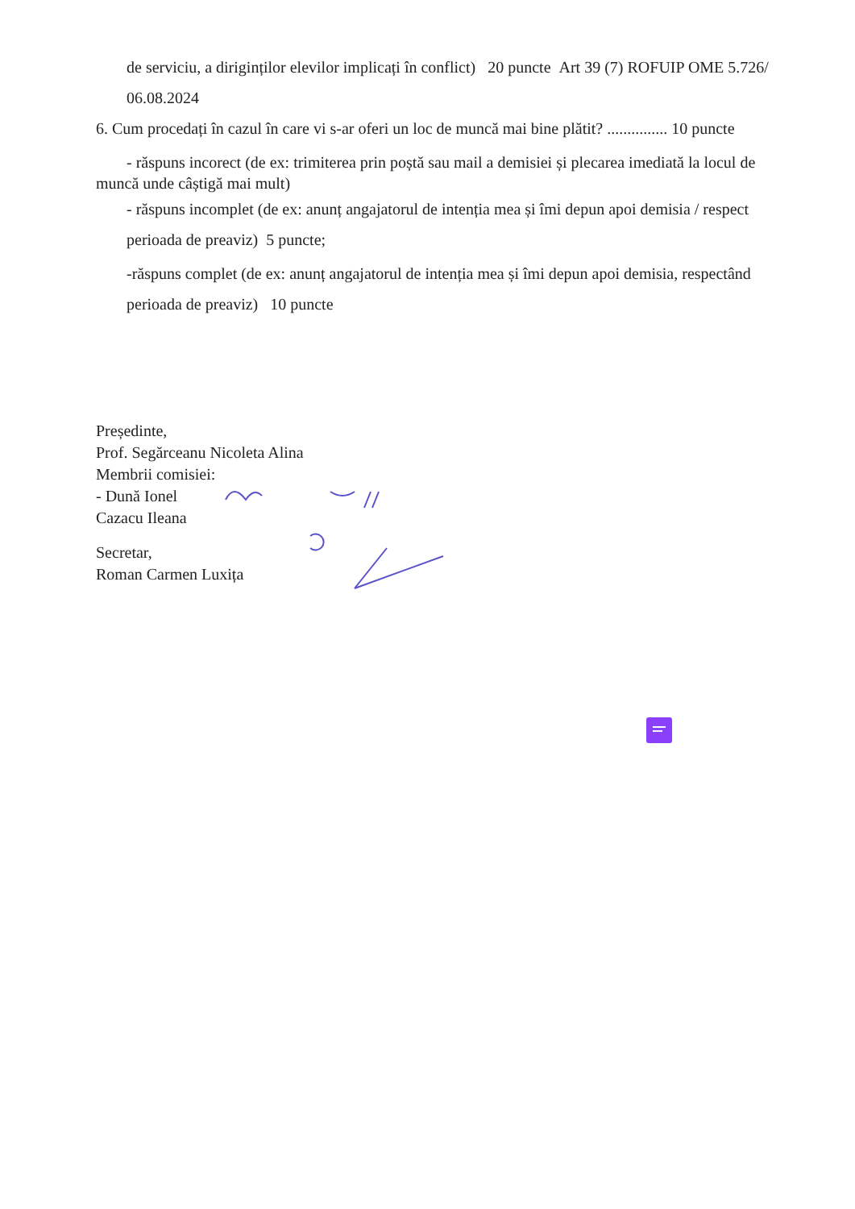de serviciu, a diriginților elevilor implicați în conflict) 20 puncte Art 39 (7) ROFUIP OME 5.726/ 06.08.2024
6. Cum procedați în cazul în care vi s-ar oferi un loc de muncă mai bine plătit? ............... 10 puncte
- răspuns incorect (de ex: trimiterea prin poștă sau mail a demisiei și plecarea imediată la locul de muncă unde câștigă mai mult)
- răspuns incomplet (de ex: anunț angajatorul de intenția mea și îmi depun apoi demisia / respect perioada de preaviz) 5 puncte;
-răspuns complet (de ex: anunț angajatorul de intenția mea și îmi depun apoi demisia, respectând perioada de preaviz) 10 puncte
Președinte,
Prof. Segărceanu Nicoleta Alina
Membrii comisiei:
- Dună Ionel
Cazacu Ileana
Secretar,
Roman Carmen Luxița